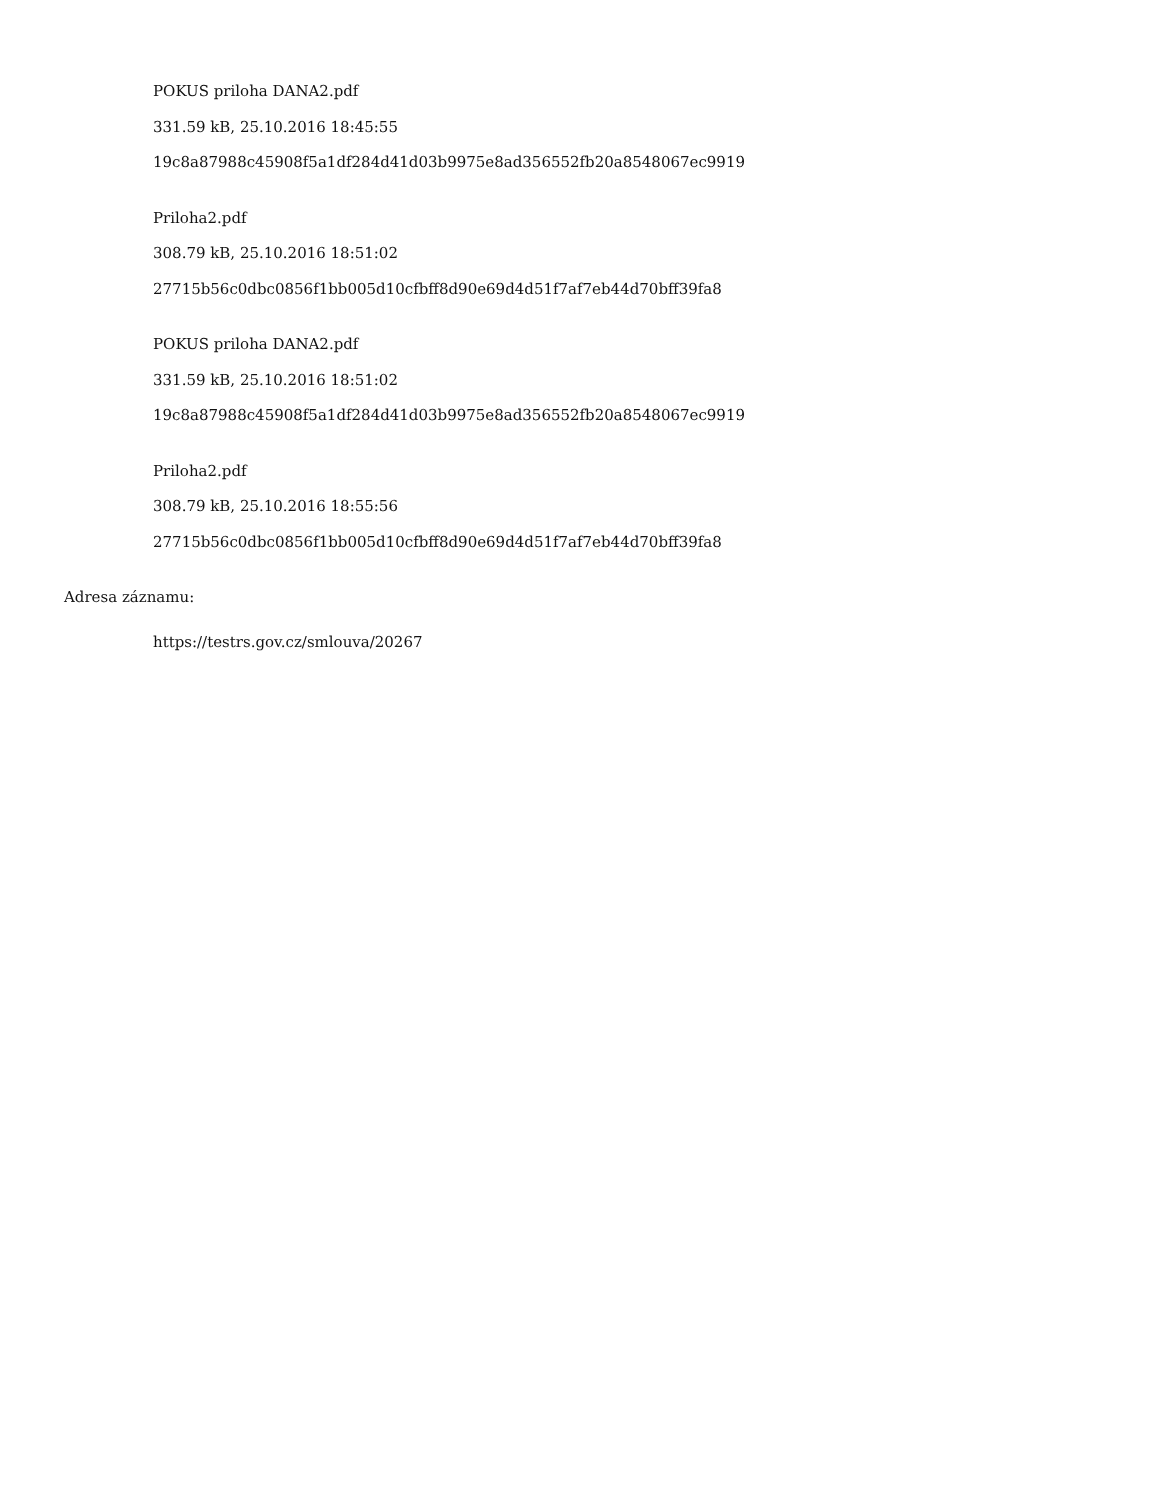POKUS priloha DANA2.pdf
331.59 kB, 25.10.2016 18:45:55
19c8a87988c45908f5a1df284d41d03b9975e8ad356552fb20a8548067ec9919
Priloha2.pdf
308.79 kB, 25.10.2016 18:51:02
27715b56c0dbc0856f1bb005d10cfbff8d90e69d4d51f7af7eb44d70bff39fa8
POKUS priloha DANA2.pdf
331.59 kB, 25.10.2016 18:51:02
19c8a87988c45908f5a1df284d41d03b9975e8ad356552fb20a8548067ec9919
Priloha2.pdf
308.79 kB, 25.10.2016 18:55:56
27715b56c0dbc0856f1bb005d10cfbff8d90e69d4d51f7af7eb44d70bff39fa8
Adresa záznamu:
https://testrs.gov.cz/smlouva/20267